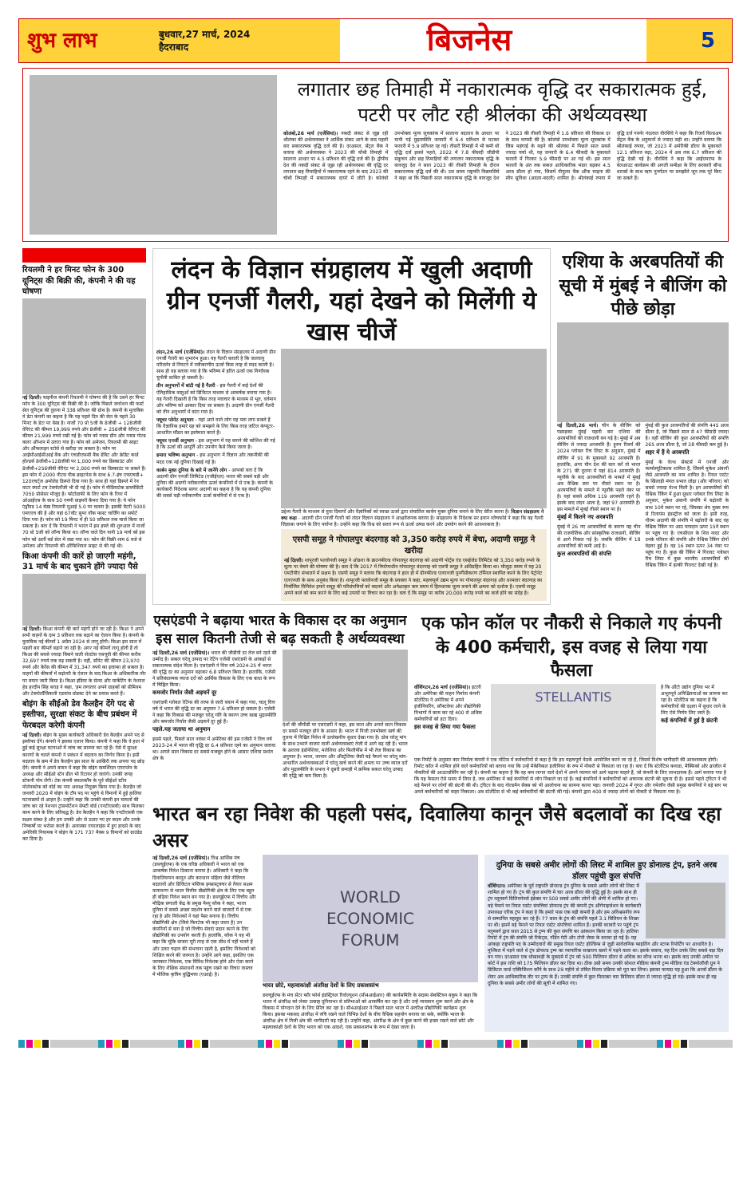शुभ लाभ
बुधवार,27 मार्च, 2024
हैदराबाद
बिजनेस
5
लगातार छह तिमाही में नकारात्मक वृद्धि दर सकारात्मक हुई, पटरी पर लौट रही श्रीलंका की अर्थव्यवस्था
कोलंबो,26 मार्च (एजेंसियां)। नकदी संकट से जूझ रही श्रीलंका की अर्थव्यवस्था ने आर्थिक संकट आने के बाद पहली बार सकारात्मक वृद्धि दर्ज की है। दरअसल, सेंट्रल बैंक ने बताया की अर्थव्यवस्था ने 2023 की चौथी तिमाही में सालाना आधार पर 4.5 प्रतिशत की वृद्धि दर्ज की है। द्वीपीय देश की नकदी संकट से जूझ रही अर्थव्यवस्था की वृद्धि दर लगातार छह तिमाहियों में नकारात्मक रहने के बाद 2023 की चौथी तिमाही में सकारात्मक दायरे में लौटी है। कोलंबो उपभोक्ता मूल्य सूचकांक में सालाना बदलाव के आधार पर मापी गई मुद्रास्फीति जनवरी में 6.4 प्रतिशत से घटकर फरवरी में 5.9 प्रतिशत रह गई। तीसरी तिमाही में भी कमी थी वृद्धि दर्ज इससे पहले, 2022 में 7.8 फीसदी जीडीपी संकुचन और छह तिमाहियों की लगातार नकारात्मक वृद्धि के बावजूद देश ने साल 2023 की तीसरी तिमाही के दौरान सकारात्मक वृद्धि दर्ज की थी। उस समय राष्ट्रपति विक्रमसिंघे ने कहा था कि पिछली साल नकारात्मक वृद्धि के बावजूद देश ने 2023 की तीसरी तिमाही में 1.6 प्रतिशत की विकास दर के साथ वापसी की है। कोलंबो उपभोक्ता मूल्य सूचकांक में जिस महंगाई के बढ़ने की श्रीलंका में पिछले साल सबसे ज्यादा चर्चा थी, वह जनवरी के 6.4 फीसदी के मुकाबले फरवरी में गिरकर 5.9 फीसदी पर आ गई थी। इस साल फरवरी के अंत तक सकल आधिकारिक भंडार बढ़कर 4.5 अरब डॉलर हो गया, जिसमें पीपुल्स बैंक ऑफ चाइना की स्वैप सुविधा (अदला-बदली) शामिल है। श्रीलंकाई रुपया में वृद्धि दर्ज गवर्नर नंदलाल वीरसिंघे ने कहा कि रिजर्व बिल्डअप सेंट्रल बैंक के अनुमानों से ज्यादा सही था। उन्होंने बताया कि श्रीलंकाई रुपया, जो 2023 में अमेरिकी डॉलर के मुकाबले 12.1 प्रतिशत बढ़ा, 2024 में अब तक 6.7 प्रतिशत की वृद्धि देखी गई है। वीरसिंघे ने कहा कि आईएमएफ के बेलआउट कार्यक्रम की अगली समीक्षा के लिए सरकारी बॉन्ड धारकों के साथ ऋण पुनर्गठन पर समझौते जून तक पूरे किए जा सकते हैं।
रियलमी ने हर मिनट फोन के 300 यूनिट्स की बिक्री की, कंपनी ने की यह घोषणा
नई दिल्ली। चाइनीज कंपनी रियलमी ने घोषणा की है कि उसने हर मिनट फोन के 300 यूनिट्स की बिक्री की है। जोकि पिछले जनरेशन की फर्स्ट सेल यूनिट्स की तुलना में 338 प्रतिशत की ग्रोथ है। कंपनी के मुताबिक ये डेटा कंपनी का कहना है कि यह पहले दिन की सेल के पहले 30 मिनट के डेटा पर बेस्ड है। नार्जो 70 प्रो 5जी के 8जीबी + 128जीबी वेरिएंट की कीमत 19,999 रुपये और 8जीबी + 256जीबी वेरिएंट की कीमत 21,999 रुपये रखी गई है। फोन को ग्लास ग्रीन और ग्लास गोल्ड कलर ऑप्शन में उतारा गया है। फोन को अमेजन, रियलमी की साइट और ऑफलाइन स्टोर्स से खरीदा जा सकता है। फोन पर आईसीआईसीआई बैंक और एचडीएफसी बैंक डेबिट और क्रेडिट कार्ड होल्डर्स 8जीबी+128जीबी पर 1,000 रुपये का डिस्काउंट और 8जीबी+256जीबी वेरिएंट पर 2,000 रुपये का डिस्काउंट पा सकते हैं। इस फोन में 2000 नीटस पीक ब्राइटनेस के साथ 6.7-इंच एफएचडी+ 120एचर्ट्ज अमोलेड डिस्प्ले दिया गया है। साथ ही यहां डिस्प्ले में रेन वाटर स्मार्ट टच टेक्नोलॉजी भी दी गई है। फोन में मीडियाटेक डायमेंसिटी 7050 प्रोसेसर मौजूद है। फोटोग्राफी के लिए फोन के रियर में ओआईएस के साथ 50 एमपी प्राइमरी कैमरा दिया गया है। ये फोन एंड्रॉयड 14 बेस्ड रियलमी यूआई 5.0 पर चलता है। इसकी बैटरी 5000 एमएएच की है और यहां 67वॉट सुपर वॉक फास्ट चार्जिंग का सपोर्ट दिया गया है। फोन को 19 मिनट में ही 50 प्रतिशत तक चार्ज किया जा सकता है। बता दें कि रियलमी ने भारत में इस हफ्ते की शुरुआत में नार्जो 70 प्रो 5जी को लॉन्च किया था। लॉन्च वाले दिन यानी 19 मार्च को इस फोन को अर्ली बर्ड सेल में रखा गया था। फोन की बिक्री शाम 6 बजे से अमेजन और रियलमी की ऑफिशियल साइट से की गई थी।
किआ कंपनी की कारें हो जाएगी महंगी, 31 मार्च के बाद चुकाने होंगे ज्यादा पैसे
नई दिल्ली। किआ कंपनी की कारें महंगी होने जा रही है। किआ ने अपने सभी वाहनों के दाम 3 प्रतिशत तक बढ़ाने का ऐलान किया है। कंपनी के मुताबिक नई कीमतें 1 अप्रैल 2024 से लागू होंगी। किआ इस साल में पहली बार कीमतें बढ़ाने जा रही है। अगर नई कीमतें लागू होती हैं तो किआ की सबसे ज्यादा बिकने वाली सेल्टोस एसयूवी की कीमत करीब 32,697 रुपये तक बढ़ सकती है। वहीं, सॉनेट की कीमत 23,970 रुपये और कैरेंस की कीमत में 31,347 रुपये का इजाफा हो सकता है। वाहनों की कीमतों में बढ़ोतरी के ऐलान के बाद किआ के अधिकारिक तौर पर बयान जारी किया है। किआ इंडिया के सेल्स और मार्केटिंग के नेशनल हेड हरदीप सिंह बराड़ ने कहा, 'हम लगातार अपने ग्राहकों को प्रीमियम और टेक्नोलॉजिकली एडवांस प्रोडक्ट देने का प्रयास करते हैं।
बोइंग के सीईओ डेव कैलहैन देंगे पद से इस्तीफा, सुरक्षा संकट के बीच प्रबंधन में फेरबदल करेगी कंपनी
नई दिल्ली। बोइंग के मुख्य कार्यकारी अधिकारी डेव कैलहैन अपने पद से इस्तीफा देंगे। कंपनी ने इसका एलान किया। कंपनी ने कहा कि वे हाल में हुई कई सुरक्षा घटनाओं में जांच का सामना कर रहे हैं। ऐसे में सुरक्षा कारणों के चलते कंपनी ने प्रबंधन में बदलाव का निर्णय किया है। इसी बदलाव के क्रम में डेव कैलहैन इस साल के आखिरी तक अपना पद छोड़ देंगे। कंपनी ने अपने बयान में कहा कि बोइंग कमर्शियल एयरप्लेन के अध्यक्ष और सीईओ स्टेन डील भी रिटायर हो जाएंगे। उनकी जगह स्टेफनी पोप लेंगी। टेक कंपनी क्वालकॉम के पूर्व सीईओ स्टीव मोलेनकोफ को बोर्ड का नया अध्यक्ष नियुक्त किया गया है। कैलहैन जो जनवरी 2020 में बोइंग के टॉप पद पर पहुंचे थे विमानों में हुई हालिया घटनाक्रमों से आहत हैं। उन्होंने कहा कि उनकी कंपनी इन मामलों की जांच कर रहे नेशनल ट्रांसपोर्टेशन सेफ्टी बोर्ड (एनटीएसबी) साथ मिलकर काम करने के लिए प्रतिबद्ध है। डेव कैलहैन ने कहा कि एनटीएसबी एक सक्षम संस्था है और हम उनकी ओर से उठाए गए हर कदम और उनके निष्कर्षों पर भरोसा करते हैं। अलास्का एयरलाइंस में हुए हादसे के बाद अमेरिकी नियामक ने बोइंग के 171 737 मैक्स 9 विमानों को ग्राउंडेड कर दिया है।
लंदन के विज्ञान संग्रहालय में खुली अदाणी ग्रीन एनर्जी गैलरी, यहां देखने को मिलेंगी ये खास चीजें
लंदन,26 मार्च (एजेंसियां)। लंदन के विज्ञान संग्रहालय में अदाणी ग्रीन एनर्जी गैलरी का शुभारंभ हुआ। यह गैलरी बताती है कि जलवायु परिवर्तन से निपटने में नवीकरणीय ऊर्जा किस तरह से मदद करती है। साथ ही यह बताया गया है कि भविष्य में हरित ऊर्जा एक निर्णायक चुनौती साबित हो सकती है।
तीन अनुभागों में बांटी गई है गैलरी - इस गैलरी में कई देशों की ऐतिहासिक वस्तुओं को डिजिटल माध्यम से आकर्षक बनाया गया है। यह गैलरी दिखाती है कि किस तरह नवाचार के माध्यम से भूत, वर्तमान और भविष्य को आकार दिया जा सकता है। अदाणी ग्रीन एनर्जी गैलरी को तीन अनुभागों में बांटा गया है।
फ्यूचर प्लेनेट अनुभाग - यहां आने वाले लोग यह पता लगा सकते हैं कि वैज्ञानिक हमारे ग्रह को समझने के लिए किस तरह जटिल कंप्यूटर-आधारित मॉडल का इस्तेमाल करते हैं।
फ्यूचर एनर्जी अनुभाग - इस अनुभाग में यह बताने की कोशिश की गई है कि ऊर्जा की आपूर्ति और उपयोग कैसे किया जाता है।
हमारा भविष्य अनुभाग - इस अनुभाग में विज्ञान और तकनीकी की मदद एक नई दुनिया दिखाई गई है।
कार्बन मुक्त दुनिया के बारे में जानेंगे लोग - आपको बता दें कि अदाणी ग्रीन एनर्जी लिमिटेड (एजीईएल) भारत की सबसे बड़ी और दुनिया की अग्रणी नवीकरणीय ऊर्जा कंपनियों में से एक है। कंपनी के कार्यकारी निदेशक सागर अदाणी का कहना है कि यह कंपनी दुनिया की सबसे बड़ी नवीकरणीय ऊर्जा कंपनियों में से एक है।
उद्देश्य गैलरी के माध्यम से युवा दिमागों और वैज्ञानिकों को स्वच्छ ऊर्जा द्वारा संचालित कार्बन मुक्त दुनिया बनाने के लिए प्रेरित करना है। विज्ञान संग्रहालय ने क्या कहा - अदाणी ग्रीन एनर्जी गैलरी को लंदन विज्ञान संग्रहालय ने आश्चर्यजनक बताया है। संग्रहालय के निदेशक सर इयान ब्लैचफोर्ड ने कहा कि यह गैलरी जिज्ञासा जगाने के लिए पर्याप्त है। उन्होंने कहा कि विश्व को सतत रूप से ऊर्जा उत्पन्न करने और उपयोग करने की आवश्यकता है।
एसपी समूह ने गोपालपुर बंदरगाह को 3,350 करोड़ रुपये में बेचा, अदाणी समूह ने खरीदा
नई दिल्ली। शापूरजी पल्लोनजी समूह ने ओडशा के ब्राउनफील्ड गोपालपुर बंदरगाह को अदाणी पोर्ट्स एंड एसईजेड लिमिटेड को 3,350 करोड़ रुपये के मूल्य पर बेचने की घोषणा की है। बता दें कि 2017 में निर्माणाधीन गोपालपुर बंदरगाह को एसपी समूह ने अधिग्रहित किया था। मौजूदा समय में यह 20 एमटीपीए संभालने में सक्षम है। एसपी समूह ने बताया कि बंदरगाह ने हाल ही में ग्रीनफील्ड एलएनजी पुनर्गैसीकरण टर्मिनल स्थापित करने के लिए पेट्रोनेट एलएनजी के साथ अनुबंध किया है। शापूरजी पल्लोनजी समूह के प्रवक्ता ने कहा, महत्वपूर्ण उद्यम मूल्य पर गोपालपुर बंदरगाह और धरमतार बंदरगाह का निर्योजित विनिवेश हमारे समूह की परिसंपत्तियों को बदलने और अपेक्षाकृत कम समय में हितधारक मूल्य बनाने की क्षमता को दर्शाता है। एसपी समूह अपने कर्ज को कम करने के लिए कई उपायों पर विचार कर रहा है। बता दें कि समूह पर करीब 20,000 करोड़ रुपये का कर्ज होने का संदेह है।
एशिया के अरबपतियों की सूची में मुंबई ने बीजिंग को पीछे छोड़ा
नई दिल्ली,26 मार्च। चीन के बीजिंग को पछाड़कर मुंबई पहली बार एशिया की अरबपतियों की राजधानी बन गई है। मुंबई में अब बीजिंग से ज्यादा अरबपति हैं। हुरुन रिसर्च की 2024 ग्लोबल रिच लिस्ट के अनुसार, मुंबई में बीजिंग में 91 के मुकाबले 92 अरबपति हैं। हालांकि, अगर चीन देश की बात करें तो भारत के 271 की तुलना में यहां 814 अरबपति हैं। न्यूयॉर्क के बाद अरबपतियों के मामले में मुंबई अब वैश्विक स्तर पर तीसरे स्थान पर है। अरबपतियों के मामले में न्यूयॉर्क पहले नंबर पर है। यहां सबसे अधिक 119 अरबपति रहते हैं। इसके बाद लंदन आता है, जहां 97 अरबपति हैं। इस मामले में मुंबई तीसरे स्थान पर है।
मुंबई में कितने नए अरबपति
मुंबई में 26 नए अरबपतियों के कारण यह चीन की राजनीतिक और सांस्कृतिक राजधानी, बीजिंग से आगे निकल गई है। जबकि बीजिंग में 18 अरबपतियों की कमी आई है।
कुल अरबपतियों की संपत्ति
मुंबई की कुल अरबपतियों की संपत्ति 445 अरब डॉलर है, जो पिछले साल से 47 फीसदी ज्यादा है। वहीं बीजिंग की कुल अरबपतियों की संपत्ति 265 अरब डॉलर है, जो 28 फीसदी कम हुई है।
शहर में हैं ये अरबपति
मुंबई के वेल्थ सेक्टर्स में एनर्जी और फार्मास्यूटिकल्स शामिल हैं, जिसमें मुकेश अंबानी जैसे अरबपति का नाम शामिल है। रियल एस्टेट के खिलाड़ी मंगल प्रभात लोढ़ा (और परिवार) को सबसे ज्यादा वेल्थ मिली है। इन अरबपतियों की वैश्विक रैंकिंग में हुआ सुधार ग्लोबल रिच लिस्ट के अनुसार, मुकेश अंबानी संपत्ति में बढ़ोतरी के साथ 10वें स्थान पर रहे, जिसका श्रेय मुख्य रूप से रिलायंस इंडस्ट्रीज को जाता है। इसी तरह, गौतम अदाणी की संपत्ति में बढ़ोतरी के बाद वह वैश्विक रैंकिंग पर आठ पायदान ऊपर 15वें स्थान पर पहुंच गए हैं। एचसीएल के शिव नादर और उनके परिवार की संपत्ति और वैश्विक रैंकिंग दोनों बेहतर हुई है। वह 16 स्थान ऊपर 34 नंबर पर पहुंच गए हैं। कुछ की रैंकिंग में गिरावट ग्लोबल रिच लिस्ट में कुछ भारतीय अरबपतियों की वैश्विक रैंकिंग में हल्की गिरावट देखी गई है।
एसएंडपी ने बढ़ाया भारत के विकास दर का अनुमान इस साल कितनी तेजी से बढ़ सकती है अर्थव्यवस्था
नई दिल्ली,26 मार्च (एजेंसियां)। भारत की जीडीपी दर तेज बने रहने की उम्मीद है। सकल घरेलू उत्पाद पर रेटिंग एजेंसी एसएंडपी के आंकड़ों से सकारात्मक संदेश मिला है। एसएंडपी ने वित्त वर्ष 2024-25 में भारत की वृद्धि दर का अनुमान बढ़ाकर 6.8 प्रतिशत किया है। हालांकि, एजेंसी ने प्रतिबंधात्मक ब्याज दरों को आर्थिक विकास के लिए एक बाधा के रूप में चिह्नित किया।
कमजोर निर्यात जैसी अड़चनें दूर
एसएंडपी ग्लोबल रेटिंग्स की तरफ से जारी बयान में कहा गया, चालू वित्त वर्ष में भारत की वृद्धि दर का अनुमान 7.6 प्रतिशत हो सकता है। एजेंसी ने कहा कि विकास की मजबूत घरेलू गति के कारण उच्च खाद्य मुद्रास्फीति और कमजोर निर्यात जैसी अड़चनें दूर हुई हैं।
पहले.यह जताया था अनुमान
इससे पहले, पिछले साल नवंबर में अमेरिका की इस एजेंसी ने वित्त वर्ष 2023-24 में भारत की वृद्धि दर 6.4 प्रतिशत रहने का अनुमान जताया था। अगले साल विकास दर सबसे मजबूत होने के आसार एशिया प्रशांत क्षेत्र के
देशों की जीपीडी पर एसएंडपी ने कहा, इस साल और अगले साल विकास दर सबसे मजबूत होने के आसार हैं। भारत में निजी उपभोक्ता खर्च की तुलना में निश्चित निवेश में उल्लेखनीय सुधार देखा गया है। ठोस घरेलू मांग के साथ उभरते बाजार वाली अर्थव्यवस्थाएं तेजी से आगे बढ़ रही हैं। भारत के अलावा इंडोनेशिया, मलेशिया और फिलीपींस में भी तेज विकास का अनुमान है। भारत, जापान और ऑस्ट्रेलिया जैसी बड़े पैमाने पर घरेलू मांग-आधारित अर्थव्यवस्थाओं में घरेलू खर्च करने की क्षमता पर उच्च ब्याज दरों और मुद्रास्फीति के प्रभाव ने दूसरी छमाही में क्रमिक सकल घरेलू उत्पाद की वृद्धि को कम किया है।
एक फोन कॉल पर नौकरी से निकाले गए कंपनी के 400 कर्मचारी, इस वजह से लिया गया फैसला
वॉशिंगटन,26 मार्च (एजेंसियां)। इटली और अमेरिका की वाहन निर्माता कंपनी स्टेलेंटिस ने अमेरिका में अपने इंजीनियरिंग, सॉफ्टवेयर और प्रौद्योगिकी विभागों में काम कर रहे 400 से अधिक कर्मचारियों को हटा दिया।
इस वजह से लिया गया फैसला
STELLANTIS
है कि ऑटो उद्योग दुनिया भर में अभूतपूर्व अनिश्चितताओं का सामना कर रहा है। स्टेलेंटिस का कहना है कि कर्मचारियों की दक्षता में सुधार लाने के लिए ऐसे निर्णय लिए जाते हैं।
कई कंपनियों में हुई है छंटनी
एक रिपोर्ट के अनुसार कार निर्माता कंपनी ने एक नोटिस में कर्मचारियों से कहा है कि हम महत्वपूर्ण बैठकें आयोजित करने जा रहे हैं, जिसमें विशेष भागीदारी की आवश्यकता होगी। रिमोट कॉल में शामिल होने वाले कर्मचारियों को बताया गया कि उन्हें मैकेनिकल इंजीनियर के रूप में नौकरी से निकाला जा रहा है। बता दें कि स्टेलेंटिस कनाडा, मैक्सिको और ब्राजील में नौकरियों की आउटसोर्सिंग कर रही है। कंपनी का कहना है कि वह कम लागत वाले देशों में अपने व्यापार को आगे बढ़ाना चाहते हैं, जो कंपनी के लिए लाभदायक हैं। आगे बताया गया है कि यह फैसला ऐसे समय में लिया है, जब अमेरिका में कई कंपनियों से लोग निकाले जा रहे हैं। कई कंपनियों ने कर्मचारियों को अचानक छंटनी की सूचना दी है। इससे पहले ट्विटर ने भी बड़े पैमाने पर लोगों की छंटनी की थी। ट्विटर के बाद गोल्डमैन सैक्स को भी आलोचना का सामना करना पड़ा। जनवरी 2024 में गूगल और एमेजॉन जैसी प्रमुख कंपनियों ने बड़े स्तर पर अपने कर्मचारियों को बाहर निकाला। अब स्टेलेंटिस से भी कई कर्मचारियों की छंटनी की गई। कंपनी द्वारा 400 से ज्यादा लोगों को नौकरी से निकाला गया है।
भारत बन रहा निवेश की पहली पसंद, दिवालिया कानून जैसे बदलावों का दिख रहा असर
नई दिल्ली,26 मार्च (एजेंसियां)। विश्व आर्थिक मंच (डब्ल्यूईएफ) के एक वरिष्ठ अधिकारी ने भारत को एक आकर्षक निवेश ठिकाना बताया है। अधिकारी ने कहा कि दिवालियापन कानून और कराधान संहिता जैसे नीतिगत बदलावों और डिजिटल पब्लिक इन्फ्रास्ट्रक्चर से तैयार सक्षम वातावरण से भारत वित्तीय प्रौद्योगिकी क्षेत्र के लिए एक बहुत ही बढ़िया निवेश स्थान बन गया है। डब्ल्यूईएफ में वित्तीय और मौद्रिक प्रणाली केंद्र के प्रमुख मैथ्यू ब्लैक ने कहा, भारत दुनिया में सबसे अच्छा प्रदर्शन करने वाले बाजारों में से एक रहा है और निवेशकों ने यहां पैसा बनाया है। वित्तीय प्रौद्योगिकी क्षेत्र (जिसे फिनटेक भी कहा जाता है) उन कंपनियों से बना है जो वित्तीय सेवाएं प्रदान करने के लिए प्रौद्योगिकी का उपयोग करती हैं। हालांकि, ब्लैक ने यह भी कहा कि चूंकि बाजार पूरी तरह से एक सीध में नहीं चलते हैं और उतार चढ़ाव की संभावना रहती है, इसलिए निवेशकों को शिक्षित करने की जरूरत है। उन्होंने आगे कहा, इसलिए एक जानकार निवेशक, एक विविध निवेशक होने और ऐसा करने के लिए शैक्षिक संसाधनों तक पहुंच रखने का विचार वास्तव में मौलिक कृत्रिम बुद्धिमत्ता (एआई) है।
WORLD
ECONOMIC
FORUM
भारत छोटे, महत्वाकांक्षी अंतरिक्ष देशों के लिए प्रकाशस्तंभ
डब्ल्यूईएफ के मंच सेंटर फॉर फोर्थ इंडस्ट्रियल रिवोल्यूशन (सी4आईआर) की कार्यसमिति के सदस्य सेबस्टियन बकुप ने कहा कि भारत में अंतरिक्ष को लेकर उत्साह दुनियाभर से प्रतिभाओं को आकर्षित कर रहा है और उन्हें व्यवसाय शुरू करने और क्षेत्र के विकास में योगदान देने के लिए प्रेरित कर रहा है। सी4आईआर ने पिछले साल भारत में अंतरिक्ष प्रौद्योगिकी कार्यक्रम शुरू किया। इसका मकसद अंतरिक्ष में रुचि रखने वाले विभिन्न देशों के बीच वैश्विक सहयोग बनाया जा सके, क्योंकि भारत के अंतरिक्ष क्षेत्र में निजी क्षेत्र की भागीदारी बढ़ रही है। उन्होंने कहा, अंतरिक्ष के क्षेत्र में कुछ करने की इच्छा रखने वाले छोटे और महत्वाकांक्षी देशों के लिए भारत को एक आदर्श, एक प्रकाशस्तंभ के रूप में देखा जाता है।
दुनिया के सबसे अमीर लोगों की लिस्ट में शामिल हुए डोनाल्ड ट्रंप, इतने अरब डॉलर पहुंची कुल संपत्ति
वॉशिंगटन। अमेरिका के पूर्व राष्ट्रपति डोनाल्ड ट्रंप दुनिया के सबसे अमीर लोगों की लिस्ट में शामिल हो गए हैं। ट्रंप की कुल संपत्ति में चार अरब डॉलर की वृद्धि हुई है। इसके साथ ही ट्रंप ब्लूमबर्ग बिलियनेयर्स इंडेक्स पर 500 सबसे अमीर लोगों की श्रेणी में शामिल हो गए। बड़े पैमाने पर रियल एस्टेट संपत्तियां डोनाल्ड ट्रंप की कंपनी ट्रंप ऑर्गनाइजेशन के कार्यकारी उपाध्यक्ष एरिक ट्रंप ने कहा है कि हमारे पास एक बड़ी कंपनी है और हम अविश्वसनीय रूप से सम्मानित महसूस कर रहे हैं। 77 साल के ट्रंप की संपत्ति पहले 3.1 बिलियन के शिखर पर थी। इसमें बड़े पैमाने पर रियल एस्टेट संपत्तियां शामिल हैं। इनकी बराबरी पर पहुंचे ट्रंप ब्लूमबर्ग द्वारा साल 2015 से ट्रम्प की कुल संपत्ति का आंकलन किया जा रहा है। हालिया रिपोर्ट में ट्रंप की संपत्ति जो रिकेट्स, गॉर्डन गेटी और टोनी जेम्स के बराबर हो गई है। यह आंकड़ा राष्ट्रपति पद के उम्मीदवारों की प्रमुख रियल एस्टेट होल्डिंग्स से जुड़ी सार्वजनिक फाइलिंग और स्टाफ रिपोर्टिंग पर आधारित है। मुश्किल में पड़ने वाले थे ट्रंप डोनाल्ड ट्रम्प का व्यापारिक साम्राज्य खतरे में पड़ने वाला था। इसके बजाय, यह दिन उनके लिए सबसे बड़ा दिन बन गया। दरअसल एक धोखाधड़ी के मुकदमे में ट्रंप को 500 मिलियन डॉलर से अधिक का बॉन्ड भरना था। इसके बाद उनकी अपील पर कोर्ट ने इस राशि को 175 मिलियन डॉलर कर दिया था। ठीक उसी समय उनकी सोशल मीडिया कंपनी ट्रम्प मीडिया एंड टेक्नोलॉजी ग्रुप ने डिजिटल वर्ल्ड एक्विजिशन कॉर्प के साथ 29 महीने से लंबित विलय प्रक्रिया को पूरा कर लिया। इसका फायदा यह हुआ कि अरबों डॉलर के शेयर अब आधिकारिक तौर पर ट्रम्प के हैं। उनकी संपत्ति में कुल मिलाकर चार बिलियन डॉलर से ज्यादा वृद्धि हो गई। इसके साथ ही वह दुनिया के सबसे अमीर लोगों की सूची में शामिल गए।